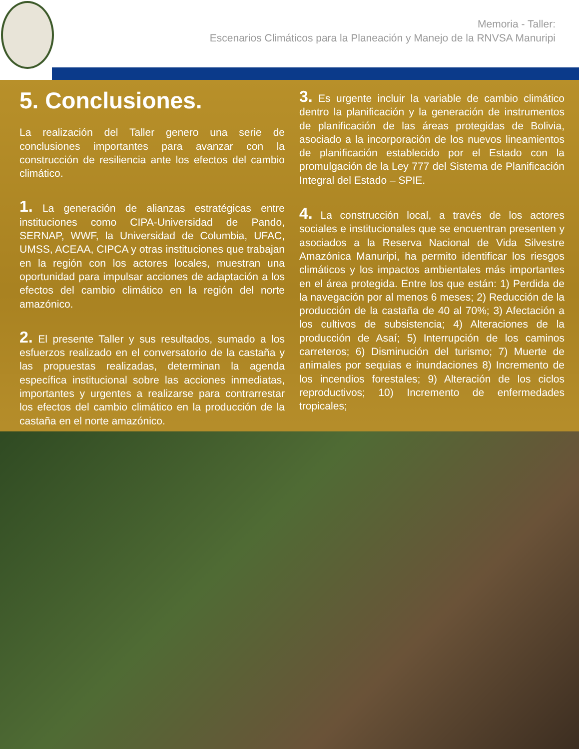Memoria - Taller:
Escenarios Climáticos para la Planeación y Manejo de la RNVSA Manuripi
5. Conclusiones.
La realización del Taller genero una serie de conclusiones importantes para avanzar con la construcción de resiliencia ante los efectos del cambio climático.
1. La generación de alianzas estratégicas entre instituciones como CIPA-Universidad de Pando, SERNAP, WWF, la Universidad de Columbia, UFAC, UMSS, ACEAA, CIPCA y otras instituciones que trabajan en la región con los actores locales, muestran una oportunidad para impulsar acciones de adaptación a los efectos del cambio climático en la región del norte amazónico.
2. El presente Taller y sus resultados, sumado a los esfuerzos realizado en el conversatorio de la castaña y las propuestas realizadas, determinan la agenda específica institucional sobre las acciones inmediatas, importantes y urgentes a realizarse para contrarrestar los efectos del cambio climático en la producción de la castaña en el norte amazónico.
3. Es urgente incluir la variable de cambio climático dentro la planificación y la generación de instrumentos de planificación de las áreas protegidas de Bolivia, asociado a la incorporación de los nuevos lineamientos de planificación establecido por el Estado con la promulgación de la Ley 777 del Sistema de Planificación Integral del Estado – SPIE.
4. La construcción local, a través de los actores sociales e institucionales que se encuentran presenten y asociados a la Reserva Nacional de Vida Silvestre Amazónica Manuripi, ha permito identificar los riesgos climáticos y los impactos ambientales más importantes en el área protegida. Entre los que están: 1) Perdida de la navegación por al menos 6 meses; 2) Reducción de la producción de la castaña de 40 al 70%; 3) Afectación a los cultivos de subsistencia; 4) Alteraciones de la producción de Asaí; 5) Interrupción de los caminos carreteros; 6) Disminución del turismo; 7) Muerte de animales por sequias e inundaciones 8) Incremento de los incendios forestales; 9) Alteración de los ciclos reproductivos; 10) Incremento de enfermedades tropicales;